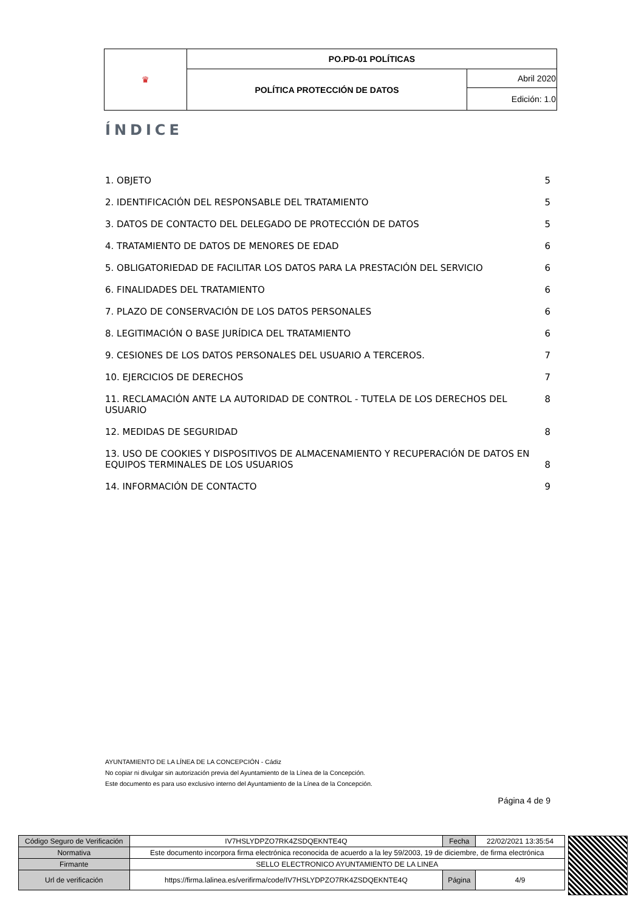| ♛ | PO.PD-01 POLÍTICAS | |
| | POLÍTICA PROTECCIÓN DE DATOS | Abril 2020 |
| | | Edición: 1.0 |
ÍNDICE
1. OBJETO 5
2. IDENTIFICACIÓN DEL RESPONSABLE DEL TRATAMIENTO 5
3. DATOS DE CONTACTO DEL DELEGADO DE PROTECCIÓN DE DATOS 5
4. TRATAMIENTO DE DATOS DE MENORES DE EDAD 6
5. OBLIGATORIEDAD DE FACILITAR LOS DATOS PARA LA PRESTACIÓN DEL SERVICIO 6
6. FINALIDADES DEL TRATAMIENTO 6
7. PLAZO DE CONSERVACIÓN DE LOS DATOS PERSONALES 6
8. LEGITIMACIÓN O BASE JURÍDICA DEL TRATAMIENTO 6
9. CESIONES DE LOS DATOS PERSONALES DEL USUARIO A TERCEROS. 7
10. EJERCICIOS DE DERECHOS 7
11. RECLAMACIÓN ANTE LA AUTORIDAD DE CONTROL - TUTELA DE LOS DERECHOS DEL USUARIO 8
12. MEDIDAS DE SEGURIDAD 8
13. USO DE COOKIES Y DISPOSITIVOS DE ALMACENAMIENTO Y RECUPERACIÓN DE DATOS EN EQUIPOS TERMINALES DE LOS USUARIOS 8
14. INFORMACIÓN DE CONTACTO 9
AYUNTAMIENTO DE LA LÍNEA DE LA CONCEPCIÓN - Cádiz
No copiar ni divulgar sin autorización previa del Ayuntamiento de la Línea de la Concepción.
Este documento es para uso exclusivo interno del Ayuntamiento de la Línea de la Concepción.
Página 4 de 9
| Código Seguro de Verificación | IV7HSLYDPZO7RK4ZSDQEKNTE4Q | Fecha | 22/02/2021 13:35:54 |
| Normativa | Este documento incorpora firma electrónica reconocida de acuerdo a la ley 59/2003, 19 de diciembre, de firma electrónica | | |
| Firmante | SELLO ELECTRONICO AYUNTAMIENTO DE LA LINEA | | |
| Url de verificación | https://firma.lalinea.es/verifirma/code/IV7HSLYDPZO7RK4ZSDQEKNTE4Q | Página | 4/9 |